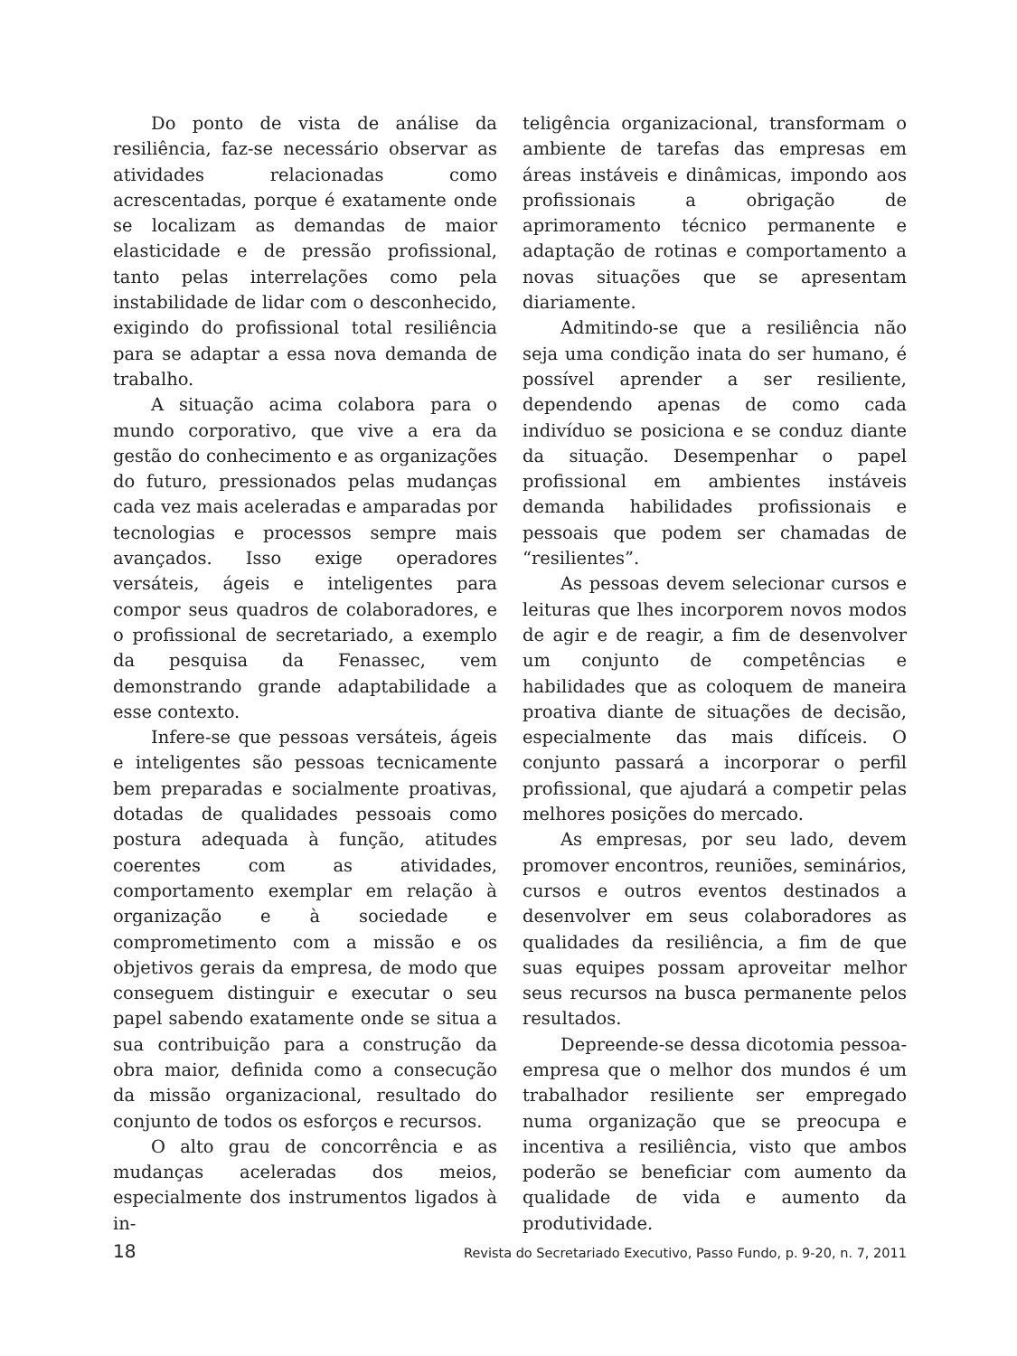Do ponto de vista de análise da resiliência, faz-se necessário observar as atividades relacionadas como acrescentadas, porque é exatamente onde se localizam as demandas de maior elasticidade e de pressão profissional, tanto pelas interrelações como pela instabilidade de lidar com o desconhecido, exigindo do profissional total resiliência para se adaptar a essa nova demanda de trabalho.
A situação acima colabora para o mundo corporativo, que vive a era da gestão do conhecimento e as organizações do futuro, pressionados pelas mudanças cada vez mais aceleradas e amparadas por tecnologias e processos sempre mais avançados. Isso exige operadores versáteis, ágeis e inteligentes para compor seus quadros de colaboradores, e o profissional de secretariado, a exemplo da pesquisa da Fenassec, vem demonstrando grande adaptabilidade a esse contexto.
Infere-se que pessoas versáteis, ágeis e inteligentes são pessoas tecnicamente bem preparadas e socialmente proativas, dotadas de qualidades pessoais como postura adequada à função, atitudes coerentes com as atividades, comportamento exemplar em relação à organização e à sociedade e comprometimento com a missão e os objetivos gerais da empresa, de modo que conseguem distinguir e executar o seu papel sabendo exatamente onde se situa a sua contribuição para a construção da obra maior, definida como a consecução da missão organizacional, resultado do conjunto de todos os esforços e recursos.
O alto grau de concorrência e as mudanças aceleradas dos meios, especialmente dos instrumentos ligados à in-
teligência organizacional, transformam o ambiente de tarefas das empresas em áreas instáveis e dinâmicas, impondo aos profissionais a obrigação de aprimoramento técnico permanente e adaptação de rotinas e comportamento a novas situações que se apresentam diariamente.
Admitindo-se que a resiliência não seja uma condição inata do ser humano, é possível aprender a ser resiliente, dependendo apenas de como cada indivíduo se posiciona e se conduz diante da situação. Desempenhar o papel profissional em ambientes instáveis demanda habilidades profissionais e pessoais que podem ser chamadas de “resilientes”.
As pessoas devem selecionar cursos e leituras que lhes incorporem novos modos de agir e de reagir, a fim de desenvolver um conjunto de competências e habilidades que as coloquem de maneira proativa diante de situações de decisão, especialmente das mais difíceis. O conjunto passará a incorporar o perfil profissional, que ajudará a competir pelas melhores posições do mercado.
As empresas, por seu lado, devem promover encontros, reuniões, seminários, cursos e outros eventos destinados a desenvolver em seus colaboradores as qualidades da resiliência, a fim de que suas equipes possam aproveitar melhor seus recursos na busca permanente pelos resultados.
Depreende-se dessa dicotomia pessoa-empresa que o melhor dos mundos é um trabalhador resiliente ser empregado numa organização que se preocupa e incentiva a resiliência, visto que ambos poderão se beneficiar com aumento da qualidade de vida e aumento da produtividade.
18 Revista do Secretariado Executivo, Passo Fundo, p. 9-20, n. 7, 2011